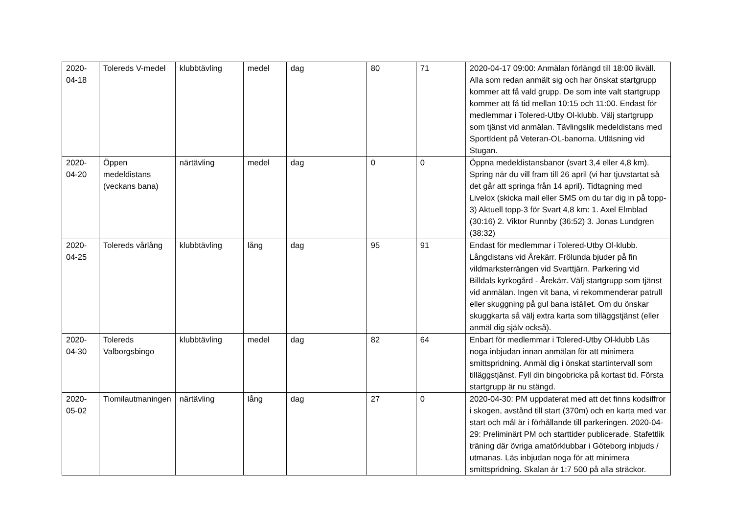| 2020-04-18 | Tolereds V-medel | klubbtävling | medel | dag | 80 | 71 | 2020-04-17 09:00: Anmälan förlängd till 18:00 ikväll. Alla som redan anmält sig och har önskat startgrupp kommer att få vald grupp. De som inte valt startgrupp kommer att få tid mellan 10:15 och 11:00. Endast för medlemmar i Tolered-Utby Ol-klubb. Välj startgrupp som tjänst vid anmälan. Tävlingslik medeldistans med SportIdent på Veteran-OL-banorna. Utläsning vid Stugan. |
| 2020-04-20 | Öppen medeldistans (veckans bana) | närtävling | medel | dag | 0 | 0 | Öppna medeldistansbanor (svart 3,4 eller 4,8 km). Spring när du vill fram till 26 april (vi har tjuvstartat så det går att springa från 14 april). Tidtagning med Livelox (skicka mail eller SMS om du tar dig in på topp-3) Aktuell topp-3 för Svart 4,8 km: 1. Axel Elmblad (30:16) 2. Viktor Runnby (36:52) 3. Jonas Lundgren (38:32) |
| 2020-04-25 | Tolereds vårlång | klubbtävling | lång | dag | 95 | 91 | Endast för medlemmar i Tolered-Utby Ol-klubb. Långdistans vid Årekärr. Frölunda bjuder på fin vildmarksterrängen vid Svarttjärn. Parkering vid Billdals kyrkogård - Årekärr. Välj startgrupp som tjänst vid anmälan. Ingen vit bana, vi rekommenderar patrull eller skuggning på gul bana istället. Om du önskar skuggkarta så välj extra karta som tilläggstjänst (eller anmäl dig själv också). |
| 2020-04-30 | Tolereds Valborgsbingo | klubbtävling | medel | dag | 82 | 64 | Enbart för medlemmar i Tolered-Utby Ol-klubb Läs noga inbjudan innan anmälan för att minimera smittspridning. Anmäl dig i önskat startintervall som tilläggstjänst. Fyll din bingobricka på kortast tid. Första startgrupp är nu stängd. |
| 2020-05-02 | Tiomilautmaningen | närtävling | lång | dag | 27 | 0 | 2020-04-30: PM uppdaterat med att det finns kodsiffror i skogen, avstånd till start (370m) och en karta med var start och mål är i förhållande till parkeringen. 2020-04-29: Preliminärt PM och starttider publicerade. Stafettlik träning där övriga amatörklubbar i Göteborg inbjuds / utmanas. Läs inbjudan noga för att minimera smittspridning. Skalan är 1:7 500 på alla sträckor. |